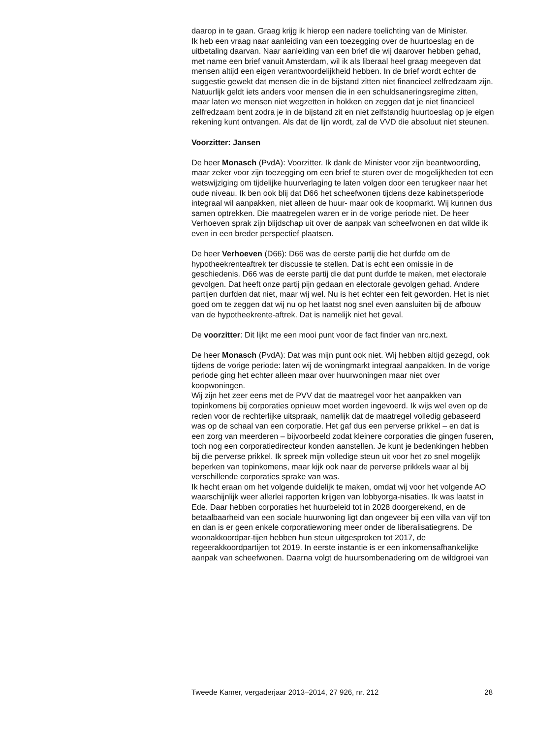daarop in te gaan. Graag krijg ik hierop een nadere toelichting van de Minister.
Ik heb een vraag naar aanleiding van een toezegging over de huurtoeslag en de uitbetaling daarvan. Naar aanleiding van een brief die wij daarover hebben gehad, met name een brief vanuit Amsterdam, wil ik als liberaal heel graag meegeven dat mensen altijd een eigen verantwoordelijkheid hebben. In de brief wordt echter de suggestie gewekt dat mensen die in de bijstand zitten niet financieel zelfredzaam zijn. Natuurlijk geldt iets anders voor mensen die in een schuldsaneringsregime zitten, maar laten we mensen niet wegzetten in hokken en zeggen dat je niet financieel zelfredzaam bent zodra je in de bijstand zit en niet zelfstandig huurtoeslag op je eigen rekening kunt ontvangen. Als dat de lijn wordt, zal de VVD die absoluut niet steunen.
Voorzitter: Jansen
De heer Monasch (PvdA): Voorzitter. Ik dank de Minister voor zijn beantwoording, maar zeker voor zijn toezegging om een brief te sturen over de mogelijkheden tot een wetswijziging om tijdelijke huurverlaging te laten volgen door een terugkeer naar het oude niveau. Ik ben ook blij dat D66 het scheefwonen tijdens deze kabinetsperiode integraal wil aanpakken, niet alleen de huur- maar ook de koopmarkt. Wij kunnen dus samen optrekken. Die maatregelen waren er in de vorige periode niet. De heer Verhoeven sprak zijn blijdschap uit over de aanpak van scheefwonen en dat wilde ik even in een breder perspectief plaatsen.
De heer Verhoeven (D66): D66 was de eerste partij die het durfde om de hypotheekrenteaftrek ter discussie te stellen. Dat is echt een omissie in de geschiedenis. D66 was de eerste partij die dat punt durfde te maken, met electorale gevolgen. Dat heeft onze partij pijn gedaan en electorale gevolgen gehad. Andere partijen durfden dat niet, maar wij wel. Nu is het echter een feit geworden. Het is niet goed om te zeggen dat wij nu op het laatst nog snel even aansluiten bij de afbouw van de hypotheekrente-aftrek. Dat is namelijk niet het geval.
De voorzitter: Dit lijkt me een mooi punt voor de fact finder van nrc.next.
De heer Monasch (PvdA): Dat was mijn punt ook niet. Wij hebben altijd gezegd, ook tijdens de vorige periode: laten wij de woningmarkt integraal aanpakken. In de vorige periode ging het echter alleen maar over huurwoningen maar niet over koopwoningen.
Wij zijn het zeer eens met de PVV dat de maatregel voor het aanpakken van topinkomens bij corporaties opnieuw moet worden ingevoerd. Ik wijs wel even op de reden voor de rechterlijke uitspraak, namelijk dat de maatregel volledig gebaseerd was op de schaal van een corporatie. Het gaf dus een perverse prikkel – en dat is een zorg van meerderen – bijvoorbeeld zodat kleinere corporaties die gingen fuseren, toch nog een corporatiedirecteur konden aanstellen. Je kunt je bedenkingen hebben bij die perverse prikkel. Ik spreek mijn volledige steun uit voor het zo snel mogelijk beperken van topinkomens, maar kijk ook naar de perverse prikkels waar al bij verschillende corporaties sprake van was.
Ik hecht eraan om het volgende duidelijk te maken, omdat wij voor het volgende AO waarschijnlijk weer allerlei rapporten krijgen van lobbyorga-nisaties. Ik was laatst in Ede. Daar hebben corporaties het huurbeleid tot in 2028 doorgerekend, en de betaalbaarheid van een sociale huurwoning ligt dan ongeveer bij een villa van vijf ton en dan is er geen enkele corporatiewoning meer onder de liberalisatiegrens. De woonakkoordpar-tijen hebben hun steun uitgesproken tot 2017, de regeerakkoordpartijen tot 2019. In eerste instantie is er een inkomensafhankelijke aanpak van scheefwonen. Daarna volgt de huursombenadering om de wildgroei van
Tweede Kamer, vergaderjaar 2013–2014, 27 926, nr. 212 28